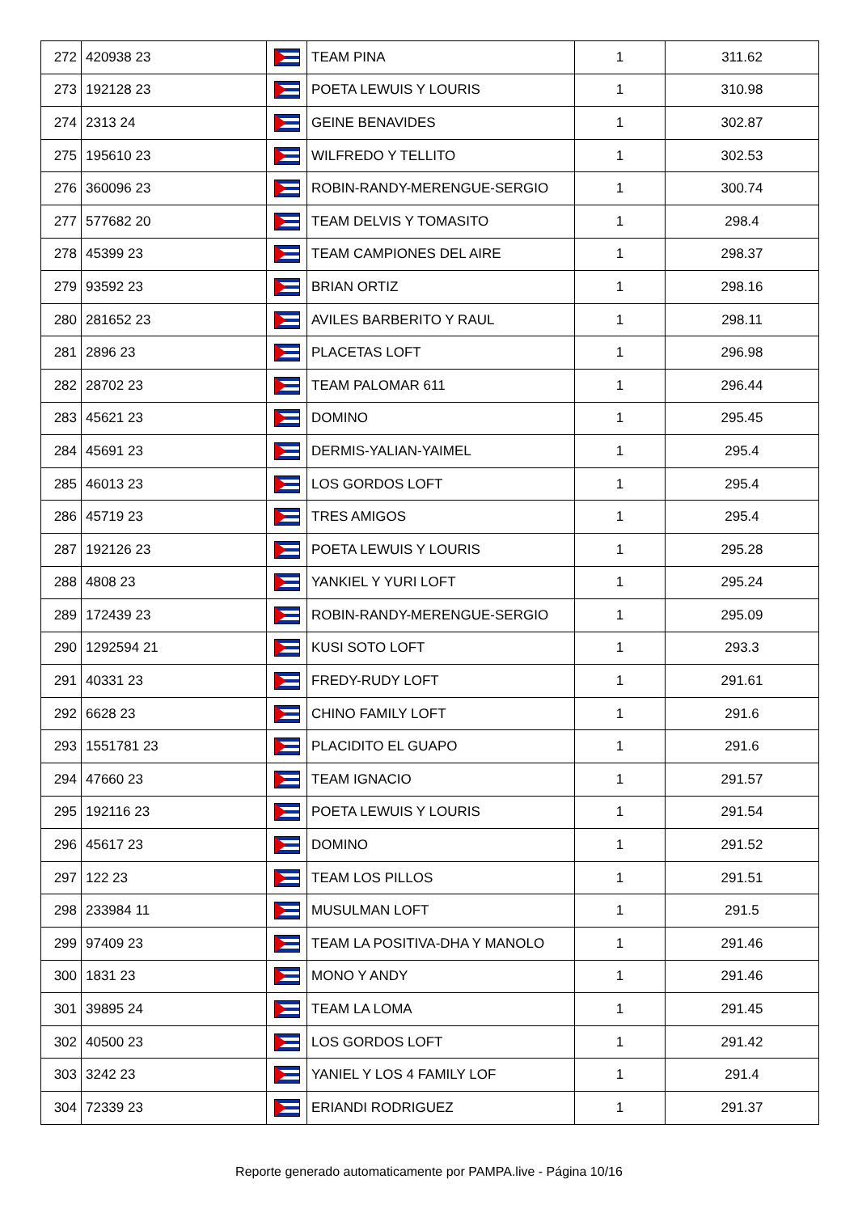| 272 | 420938 23 | | TEAM PINA | 1 | 311.62 |
| 273 | 192128 23 | | POETA LEWUIS Y LOURIS | 1 | 310.98 |
| 274 | 2313 24 | | GEINE BENAVIDES | 1 | 302.87 |
| 275 | 195610 23 | | WILFREDO Y TELLITO | 1 | 302.53 |
| 276 | 360096 23 | | ROBIN-RANDY-MERENGUE-SERGIO | 1 | 300.74 |
| 277 | 577682 20 | | TEAM DELVIS Y TOMASITO | 1 | 298.4 |
| 278 | 45399 23 | | TEAM CAMPIONES DEL AIRE | 1 | 298.37 |
| 279 | 93592 23 | | BRIAN ORTIZ | 1 | 298.16 |
| 280 | 281652 23 | | AVILES BARBERITO Y RAUL | 1 | 298.11 |
| 281 | 2896 23 | | PLACETAS LOFT | 1 | 296.98 |
| 282 | 28702 23 | | TEAM PALOMAR 611 | 1 | 296.44 |
| 283 | 45621 23 | | DOMINO | 1 | 295.45 |
| 284 | 45691 23 | | DERMIS-YALIAN-YAIMEL | 1 | 295.4 |
| 285 | 46013 23 | | LOS GORDOS LOFT | 1 | 295.4 |
| 286 | 45719 23 | | TRES AMIGOS | 1 | 295.4 |
| 287 | 192126 23 | | POETA LEWUIS Y LOURIS | 1 | 295.28 |
| 288 | 4808 23 | | YANKIEL Y YURI LOFT | 1 | 295.24 |
| 289 | 172439 23 | | ROBIN-RANDY-MERENGUE-SERGIO | 1 | 295.09 |
| 290 | 1292594 21 | | KUSI SOTO LOFT | 1 | 293.3 |
| 291 | 40331 23 | | FREDY-RUDY LOFT | 1 | 291.61 |
| 292 | 6628 23 | | CHINO FAMILY LOFT | 1 | 291.6 |
| 293 | 1551781 23 | | PLACIDITO EL GUAPO | 1 | 291.6 |
| 294 | 47660 23 | | TEAM IGNACIO | 1 | 291.57 |
| 295 | 192116 23 | | POETA LEWUIS Y LOURIS | 1 | 291.54 |
| 296 | 45617 23 | | DOMINO | 1 | 291.52 |
| 297 | 122 23 | | TEAM LOS PILLOS | 1 | 291.51 |
| 298 | 233984 11 | | MUSULMAN LOFT | 1 | 291.5 |
| 299 | 97409 23 | | TEAM LA POSITIVA-DHA Y MANOLO | 1 | 291.46 |
| 300 | 1831 23 | | MONO Y ANDY | 1 | 291.46 |
| 301 | 39895 24 | | TEAM LA LOMA | 1 | 291.45 |
| 302 | 40500 23 | | LOS GORDOS LOFT | 1 | 291.42 |
| 303 | 3242 23 | | YANIEL Y LOS 4 FAMILY LOF | 1 | 291.4 |
| 304 | 72339 23 | | ERIANDI RODRIGUEZ | 1 | 291.37 |
Reporte generado automaticamente por PAMPA.live - Página 10/16